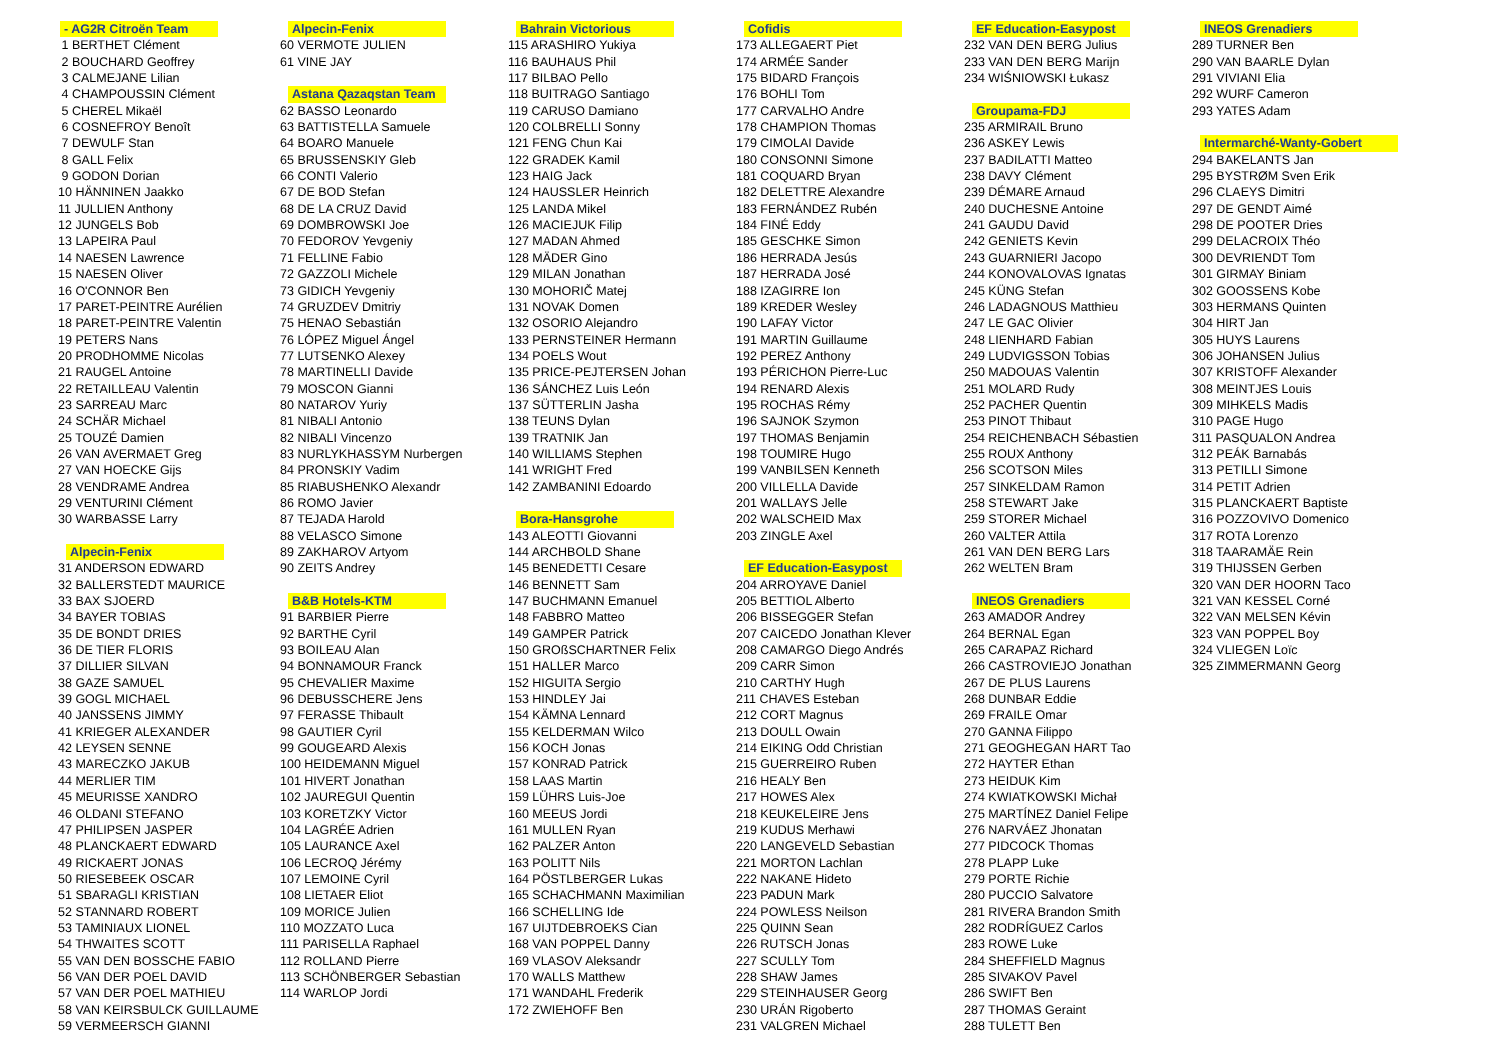- AG2R Citroën Team
1 BERTHET Clément
2 BOUCHARD Geoffrey
3 CALMEJANE Lilian
4 CHAMPOUSSIN Clément
5 CHEREL Mikaël
6 COSNEFROY Benoît
7 DEWULF Stan
8 GALL Felix
9 GODON Dorian
10 HÄNNINEN Jaakko
11 JULLIEN Anthony
12 JUNGELS Bob
13 LAPEIRA Paul
14 NAESEN Lawrence
15 NAESEN Oliver
16 O'CONNOR Ben
17 PARET-PEINTRE Aurélien
18 PARET-PEINTRE Valentin
19 PETERS Nans
20 PRODHOMME Nicolas
21 RAUGEL Antoine
22 RETAILLEAU Valentin
23 SARREAU Marc
24 SCHÄR Michael
25 TOUZÉ Damien
26 VAN AVERMAET Greg
27 VAN HOECKE Gijs
28 VENDRAME Andrea
29 VENTURINI Clément
30 WARBASSE Larry
Alpecin-Fenix
31 ANDERSON EDWARD
32 BALLERSTEDT MAURICE
33 BAX SJOERD
34 BAYER TOBIAS
35 DE BONDT DRIES
36 DE TIER FLORIS
37 DILLIER SILVAN
38 GAZE SAMUEL
39 GOGL MICHAEL
40 JANSSENS JIMMY
41 KRIEGER ALEXANDER
42 LEYSEN SENNE
43 MARECZKO JAKUB
44 MERLIER TIM
45 MEURISSE XANDRO
46 OLDANI STEFANO
47 PHILIPSEN JASPER
48 PLANCKAERT EDWARD
49 RICKAERT JONAS
50 RIESEBEEK OSCAR
51 SBARAGLI KRISTIAN
52 STANNARD ROBERT
53 TAMINIAUX LIONEL
54 THWAITES SCOTT
55 VAN DEN BOSSCHE FABIO
56 VAN DER POEL DAVID
57 VAN DER POEL MATHIEU
58 VAN KEIRSBULCK GUILLAUME
59 VERMEERSCH GIANNI
Alpecin-Fenix
60 VERMOTE JULIEN
61 VINE JAY
Astana Qazaqstan Team
62 BASSO Leonardo
63 BATTISTELLA Samuele
64 BOARO Manuele
65 BRUSSENSKIY Gleb
66 CONTI Valerio
67 DE BOD Stefan
68 DE LA CRUZ David
69 DOMBROWSKI Joe
70 FEDOROV Yevgeniy
71 FELLINE Fabio
72 GAZZOLI Michele
73 GIDICH Yevgeniy
74 GRUZDEV Dmitriy
75 HENAO Sebastián
76 LÓPEZ Miguel Ángel
77 LUTSENKO Alexey
78 MARTINELLI Davide
79 MOSCON Gianni
80 NATAROV Yuriy
81 NIBALI Antonio
82 NIBALI Vincenzo
83 NURLYKHASSYM Nurbergen
84 PRONSKIY Vadim
85 RIABUSHENKO Alexandr
86 ROMO Javier
87 TEJADA Harold
88 VELASCO Simone
89 ZAKHAROV Artyom
90 ZEITS Andrey
B&B Hotels-KTM
91 BARBIER Pierre
92 BARTHE Cyril
93 BOILEAU Alan
94 BONNAMOUR Franck
95 CHEVALIER Maxime
96 DEBUSSCHERE Jens
97 FERASSE Thibault
98 GAUTIER Cyril
99 GOUGEARD Alexis
100 HEIDEMANN Miguel
101 HIVERT Jonathan
102 JAUREGUI Quentin
103 KORETZKY Victor
104 LAGRÉE Adrien
105 LAURANCE Axel
106 LECROQ Jérémy
107 LEMOINE Cyril
108 LIETAER Eliot
109 MORICE Julien
110 MOZZATO Luca
111 PARISELLA Raphael
112 ROLLAND Pierre
113 SCHÖNBERGER Sebastian
114 WARLOP Jordi
Bahrain Victorious
115 ARASHIRO Yukiya
116 BAUHAUS Phil
117 BILBAO Pello
118 BUITRAGO Santiago
119 CARUSO Damiano
120 COLBRELLI Sonny
121 FENG Chun Kai
122 GRADEK Kamil
123 HAIG Jack
124 HAUSSLER Heinrich
125 LANDA Mikel
126 MACIEJUK Filip
127 MADAN Ahmed
128 MÄDER Gino
129 MILAN Jonathan
130 MOHORIČ Matej
131 NOVAK Domen
132 OSORIO Alejandro
133 PERNSTEINER Hermann
134 POELS Wout
135 PRICE-PEJTERSEN Johan
136 SÁNCHEZ Luis León
137 SÜTTERLIN Jasha
138 TEUNS Dylan
139 TRATNIK Jan
140 WILLIAMS Stephen
141 WRIGHT Fred
142 ZAMBANINI Edoardo
Bora-Hansgrohe
143 ALEOTTI Giovanni
144 ARCHBOLD Shane
145 BENEDETTI Cesare
146 BENNETT Sam
147 BUCHMANN Emanuel
148 FABBRO Matteo
149 GAMPER Patrick
150 GROßSCHARTNER Felix
151 HALLER Marco
152 HIGUITA Sergio
153 HINDLEY Jai
154 KÄMNA Lennard
155 KELDERMAN Wilco
156 KOCH Jonas
157 KONRAD Patrick
158 LAAS Martin
159 LÜHRS Luis-Joe
160 MEEUS Jordi
161 MULLEN Ryan
162 PALZER Anton
163 POLITT Nils
164 PÖSTLBERGER Lukas
165 SCHACHMANN Maximilian
166 SCHELLING Ide
167 UIJTDEBROEKS Cian
168 VAN POPPEL Danny
169 VLASOV Aleksandr
170 WALLS Matthew
171 WANDAHL Frederik
172 ZWIEHOFF Ben
Cofidis
173 ALLEGAERT Piet
174 ARMÉE Sander
175 BIDARD François
176 BOHLI Tom
177 CARVALHO Andre
178 CHAMPION Thomas
179 CIMOLAI Davide
180 CONSONNI Simone
181 COQUARD Bryan
182 DELETTRE Alexandre
183 FERNÁNDEZ Rubén
184 FINÉ Eddy
185 GESCHKE Simon
186 HERRADA Jesús
187 HERRADA José
188 IZAGIRRE Ion
189 KREDER Wesley
190 LAFAY Victor
191 MARTIN Guillaume
192 PEREZ Anthony
193 PÉRICHON Pierre-Luc
194 RENARD Alexis
195 ROCHAS Rémy
196 SAJNOK Szymon
197 THOMAS Benjamin
198 TOUMIRE Hugo
199 VANBILSEN Kenneth
200 VILLELLA Davide
201 WALLAYS Jelle
202 WALSCHEID Max
203 ZINGLE Axel
EF Education-Easypost
204 ARROYAVE Daniel
205 BETTIOL Alberto
206 BISSEGGER Stefan
207 CAICEDO Jonathan Klever
208 CAMARGO Diego Andrés
209 CARR Simon
210 CARTHY Hugh
211 CHAVES Esteban
212 CORT Magnus
213 DOULL Owain
214 EIKING Odd Christian
215 GUERREIRO Ruben
216 HEALY Ben
217 HOWES Alex
218 KEUKELEIRE Jens
219 KUDUS Merhawi
220 LANGEVELD Sebastian
221 MORTON Lachlan
222 NAKANE Hideto
223 PADUN Mark
224 POWLESS Neilson
225 QUINN Sean
226 RUTSCH Jonas
227 SCULLY Tom
228 SHAW James
229 STEINHAUSER Georg
230 URÁN Rigoberto
231 VALGREN Michael
EF Education-Easypost
232 VAN DEN BERG Julius
233 VAN DEN BERG Marijn
234 WIŚNIOWSKI Łukasz
Groupama-FDJ
235 ARMIRAIL Bruno
236 ASKEY Lewis
237 BADILATTI Matteo
238 DAVY Clément
239 DÉMARE Arnaud
240 DUCHESNE Antoine
241 GAUDU David
242 GENIETS Kevin
243 GUARNIERI Jacopo
244 KONOVALOVAS Ignatas
245 KÜNG Stefan
246 LADAGNOUS Matthieu
247 LE GAC Olivier
248 LIENHARD Fabian
249 LUDVIGSSON Tobias
250 MADOUAS Valentin
251 MOLARD Rudy
252 PACHER Quentin
253 PINOT Thibaut
254 REICHENBACH Sébastien
255 ROUX Anthony
256 SCOTSON Miles
257 SINKELDAM Ramon
258 STEWART Jake
259 STORER Michael
260 VALTER Attila
261 VAN DEN BERG Lars
262 WELTEN Bram
INEOS Grenadiers
263 AMADOR Andrey
264 BERNAL Egan
265 CARAPAZ Richard
266 CASTROVIEJO Jonathan
267 DE PLUS Laurens
268 DUNBAR Eddie
269 FRAILE Omar
270 GANNA Filippo
271 GEOGHEGAN HART Tao
272 HAYTER Ethan
273 HEIDUK Kim
274 KWIATKOWSKI Michał
275 MARTÍNEZ Daniel Felipe
276 NARVÁEZ Jhonatan
277 PIDCOCK Thomas
278 PLAPP Luke
279 PORTE Richie
280 PUCCIO Salvatore
281 RIVERA Brandon Smith
282 RODRÍGUEZ Carlos
283 ROWE Luke
284 SHEFFIELD Magnus
285 SIVAKOV Pavel
286 SWIFT Ben
287 THOMAS Geraint
288 TULETT Ben
INEOS Grenadiers
289 TURNER Ben
290 VAN BAARLE Dylan
291 VIVIANI Elia
292 WURF Cameron
293 YATES Adam
Intermarché-Wanty-Gobert
294 BAKELANTS Jan
295 BYSTRØM Sven Erik
296 CLAEYS Dimitri
297 DE GENDT Aimé
298 DE POOTER Dries
299 DELACROIX Théo
300 DEVRIENDT Tom
301 GIRMAY Biniam
302 GOOSSENS Kobe
303 HERMANS Quinten
304 HIRT Jan
305 HUYS Laurens
306 JOHANSEN Julius
307 KRISTOFF Alexander
308 MEINTJES Louis
309 MIHKELS Madis
310 PAGE Hugo
311 PASQUALON Andrea
312 PEÁK Barnabás
313 PETILLI Simone
314 PETIT Adrien
315 PLANCKAERT Baptiste
316 POZZOVIVO Domenico
317 ROTA Lorenzo
318 TAARAMÄE Rein
319 THIJSSEN Gerben
320 VAN DER HOORN Taco
321 VAN KESSEL Corné
322 VAN MELSEN Kévin
323 VAN POPPEL Boy
324 VLIEGEN Loïc
325 ZIMMERMANN Georg